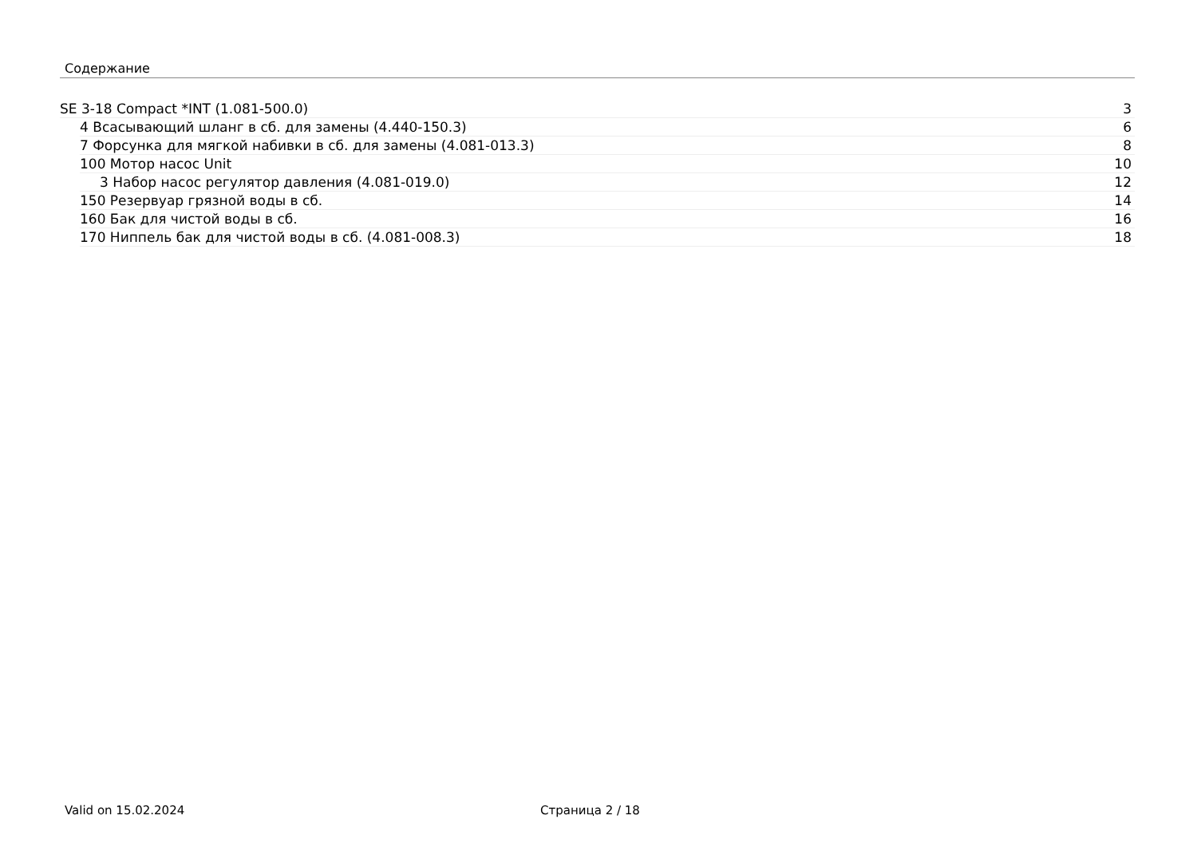Содержание
SE 3-18 Compact *INT (1.081-500.0) 3
4 Всасывающий шланг в сб. для замены (4.440-150.3) 6
7 Форсунка для мягкой набивки в сб. для замены (4.081-013.3) 8
100 Мотор насос Unit 10
3 Набор насос регулятор давления (4.081-019.0) 12
150 Резервуар грязной воды в сб. 14
160 Бак для чистой воды в сб. 16
170 Ниппель бак для чистой воды в сб. (4.081-008.3) 18
Valid on 15.02.2024 Страница 2 / 18